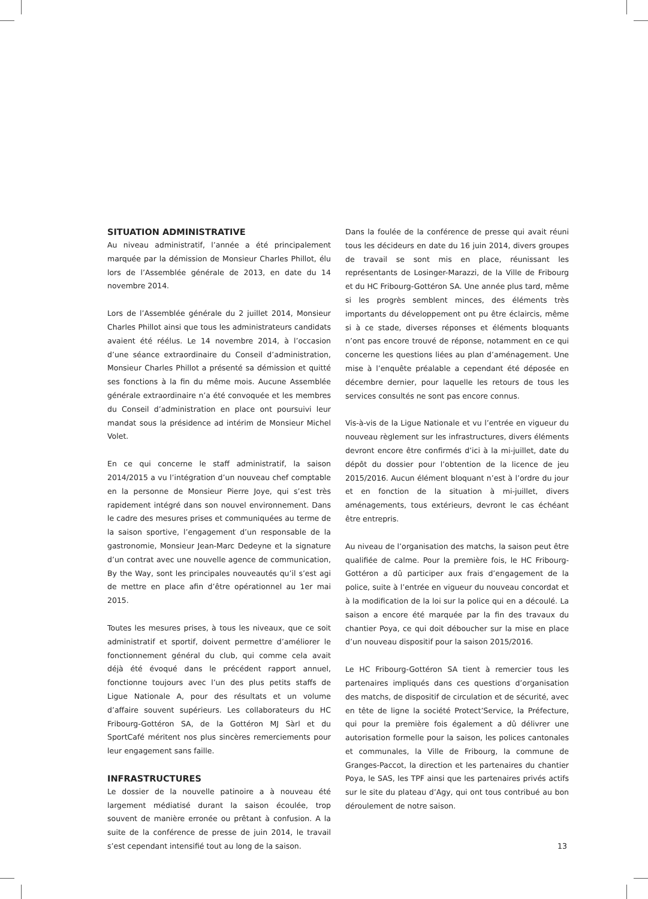SITUATION ADMINISTRATIVE
Au niveau administratif, l’année a été principalement marquée par la démission de Monsieur Charles Phillot, élu lors de l’Assemblée générale de 2013, en date du 14 novembre 2014.
Lors de l’Assemblée générale du 2 juillet 2014, Monsieur Charles Phillot ainsi que tous les administrateurs candidats avaient été réélus. Le 14 novembre 2014, à l’occasion d’une séance extraordinaire du Conseil d’administration, Monsieur Charles Phillot a présenté sa démission et quitté ses fonctions à la fin du même mois. Aucune Assemblée générale extraordinaire n’a été convoquée et les membres du Conseil d’administration en place ont poursuivi leur mandat sous la présidence ad intérim de Monsieur Michel Volet.
En ce qui concerne le staff administratif, la saison 2014/2015 a vu l’intégration d’un nouveau chef comptable en la personne de Monsieur Pierre Joye, qui s’est très rapidement intégré dans son nouvel environnement. Dans le cadre des mesures prises et communiquées au terme de la saison sportive, l’engagement d’un responsable de la gastronomie, Monsieur Jean-Marc Dedeyne et la signature d’un contrat avec une nouvelle agence de communication, By the Way, sont les principales nouveautés qu’il s’est agi de mettre en place afin d’être opérationnel au 1er mai 2015.
Toutes les mesures prises, à tous les niveaux, que ce soit administratif et sportif, doivent permettre d’améliorer le fonctionnement général du club, qui comme cela avait déjà été évoqué dans le précédent rapport annuel, fonctionne toujours avec l’un des plus petits staffs de Ligue Nationale A, pour des résultats et un volume d’affaire souvent supérieurs. Les collaborateurs du HC Fribourg-Gottéron SA, de la Gottéron MJ Sàrl et du SportCafé méritent nos plus sincères remerciements pour leur engagement sans faille.
INFRASTRUCTURES
Le dossier de la nouvelle patinoire a à nouveau été largement médiatisé durant la saison écoulée, trop souvent de manière erronée ou prêtant à confusion. A la suite de la conférence de presse de juin 2014, le travail s’est cependant intensifié tout au long de la saison.
Dans la foulée de la conférence de presse qui avait réuni tous les décideurs en date du 16 juin 2014, divers groupes de travail se sont mis en place, réunissant les représentants de Losinger-Marazzi, de la Ville de Fribourg et du HC Fribourg-Gottéron SA. Une année plus tard, même si les progrès semblent minces, des éléments très importants du développement ont pu être éclaircis, même si à ce stade, diverses réponses et éléments bloquants n’ont pas encore trouvé de réponse, notamment en ce qui concerne les questions liées au plan d’aménagement. Une mise à l’enquête préalable a cependant été déposée en décembre dernier, pour laquelle les retours de tous les services consultés ne sont pas encore connus.
Vis-à-vis de la Ligue Nationale et vu l’entrée en vigueur du nouveau règlement sur les infrastructures, divers éléments devront encore être confirmés d’ici à la mi-juillet, date du dépôt du dossier pour l’obtention de la licence de jeu 2015/2016. Aucun élément bloquant n’est à l’ordre du jour et en fonction de la situation à mi-juillet, divers aménagements, tous extérieurs, devront le cas échéant être entrepris.
Au niveau de l’organisation des matchs, la saison peut être qualifiée de calme. Pour la première fois, le HC Fribourg-Gottéron a dû participer aux frais d’engagement de la police, suite à l’entrée en vigueur du nouveau concordat et à la modification de la loi sur la police qui en a découlé. La saison a encore été marquée par la fin des travaux du chantier Poya, ce qui doit déboucher sur la mise en place d’un nouveau dispositif pour la saison 2015/2016.
Le HC Fribourg-Gottéron SA tient à remercier tous les partenaires impliqués dans ces questions d’organisation des matchs, de dispositif de circulation et de sécurité, avec en tête de ligne la société Protect’Service, la Préfecture, qui pour la première fois également a dû délivrer une autorisation formelle pour la saison, les polices cantonales et communales, la Ville de Fribourg, la commune de Granges-Paccot, la direction et les partenaires du chantier Poya, le SAS, les TPF ainsi que les partenaires privés actifs sur le site du plateau d’Agy, qui ont tous contribué au bon déroulement de notre saison.
13